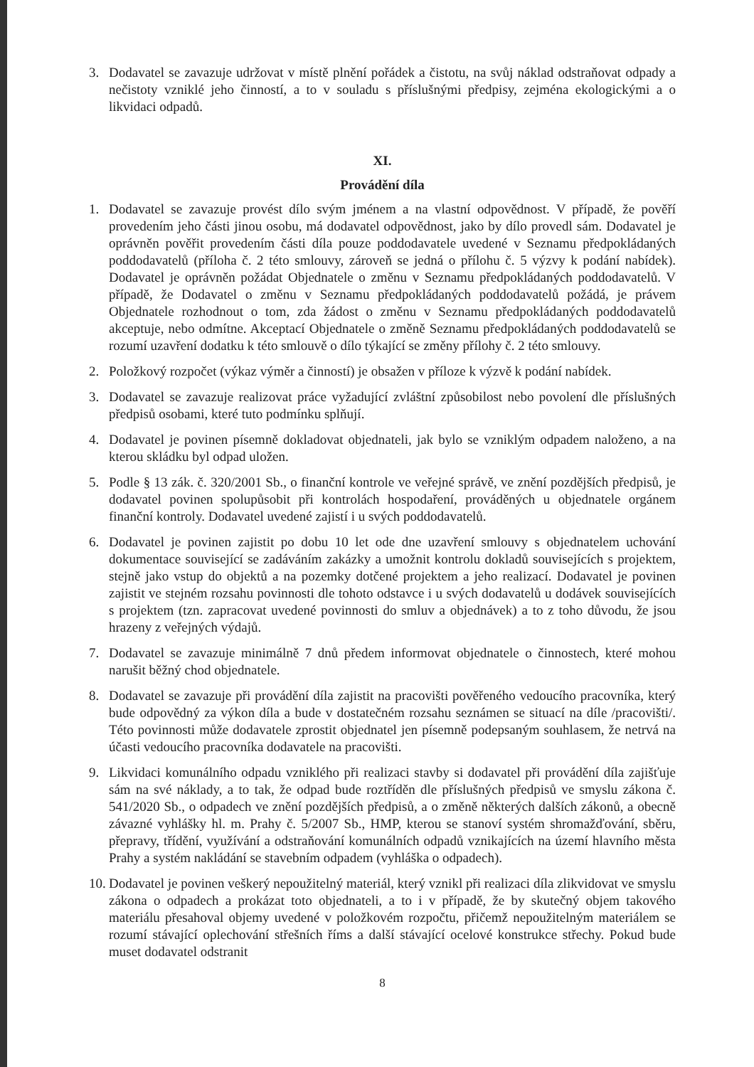3. Dodavatel se zavazuje udržovat v místě plnění pořádek a čistotu, na svůj náklad odstraňovat odpady a nečistoty vzniklé jeho činností, a to v souladu s příslušnými předpisy, zejména ekologickými a o likvidaci odpadů.
XI.
Provádění díla
1. Dodavatel se zavazuje provést dílo svým jménem a na vlastní odpovědnost. V případě, že pověří provedením jeho části jinou osobu, má dodavatel odpovědnost, jako by dílo provedl sám. Dodavatel je oprávněn pověřit provedením části díla pouze poddodavatele uvedené v Seznamu předpokládaných poddodavatelů (příloha č. 2 této smlouvy, zároveň se jedná o přílohu č. 5 výzvy k podání nabídek). Dodavatel je oprávněn požádat Objednatele o změnu v Seznamu předpokládaných poddodavatelů. V případě, že Dodavatel o změnu v Seznamu předpokládaných poddodavatelů požádá, je právem Objednatele rozhodnout o tom, zda žádost o změnu v Seznamu předpokládaných poddodavatelů akceptuje, nebo odmítne. Akceptací Objednatele o změně Seznamu předpokládaných poddodavatelů se rozumí uzavření dodatku k této smlouvě o dílo týkající se změny přílohy č. 2 této smlouvy.
2. Položkový rozpočet (výkaz výměr a činností) je obsažen v příloze k výzvě k podání nabídek.
3. Dodavatel se zavazuje realizovat práce vyžadující zvláštní způsobilost nebo povolení dle příslušných předpisů osobami, které tuto podmínku splňují.
4. Dodavatel je povinen písemně dokladovat objednateli, jak bylo se vzniklým odpadem naloženo, a na kterou skládku byl odpad uložen.
5. Podle § 13 zák. č. 320/2001 Sb., o finanční kontrole ve veřejné správě, ve znění pozdějších předpisů, je dodavatel povinen spolupůsobit při kontrolách hospodaření, prováděných u objednatele orgánem finanční kontroly. Dodavatel uvedené zajistí i u svých poddodavatelů.
6. Dodavatel je povinen zajistit po dobu 10 let ode dne uzavření smlouvy s objednatelem uchování dokumentace související se zadáváním zakázky a umožnit kontrolu dokladů souvisejících s projektem, stejně jako vstup do objektů a na pozemky dotčené projektem a jeho realizací. Dodavatel je povinen zajistit ve stejném rozsahu povinnosti dle tohoto odstavce i u svých dodavatelů u dodávek souvisejících s projektem (tzn. zapracovat uvedené povinnosti do smluv a objednávek) a to z toho důvodu, že jsou hrazeny z veřejných výdajů.
7. Dodavatel se zavazuje minimálně 7 dnů předem informovat objednatele o činnostech, které mohou narušit běžný chod objednatele.
8. Dodavatel se zavazuje při provádění díla zajistit na pracovišti pověřeného vedoucího pracovníka, který bude odpovědný za výkon díla a bude v dostatečném rozsahu seznámen se situací na díle /pracovišti/. Této povinnosti může dodavatele zprostit objednatel jen písemně podepsaným souhlasem, že netrvá na účasti vedoucího pracovníka dodavatele na pracovišti.
9. Likvidaci komunálního odpadu vzniklého při realizaci stavby si dodavatel při provádění díla zajišťuje sám na své náklady, a to tak, že odpad bude roztříděn dle příslušných předpisů ve smyslu zákona č. 541/2020 Sb., o odpadech ve znění pozdějších předpisů, a o změně některých dalších zákonů, a obecně závazné vyhlášky hl. m. Prahy č. 5/2007 Sb., HMP, kterou se stanoví systém shromažďování, sběru, přepravy, třídění, využívání a odstraňování komunálních odpadů vznikajících na území hlavního města Prahy a systém nakládání se stavebním odpadem (vyhláška o odpadech).
10.
Dodavatel je povinen veškerý nepoužitelný materiál, který vznikl při realizaci díla zlikvidovat ve smyslu zákona o odpadech a prokázat toto objednateli, a to i v případě, že by skutečný objem takového materiálu přesahoval objemy uvedené v položkovém rozpočtu, přičemž nepoužitelným materiálem se rozumí stávající oplechování střešních říms a další stávající ocelové konstrukce střechy. Pokud bude muset dodavatel odstranit
8